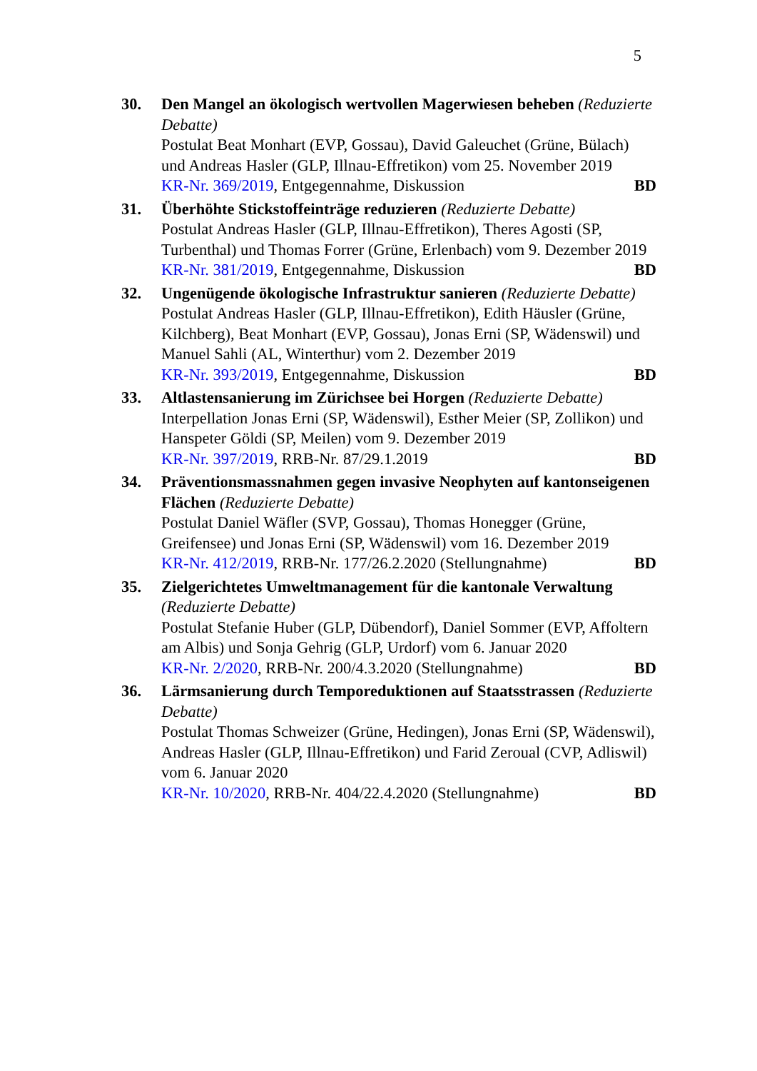5
30. Den Mangel an ökologisch wertvollen Magerwiesen beheben (Reduzierte Debatte)
Postulat Beat Monhart (EVP, Gossau), David Galeuchet (Grüne, Bülach) und Andreas Hasler (GLP, Illnau-Effretikon) vom 25. November 2019
KR-Nr. 369/2019, Entgegennahme, Diskussion BD
31. Überhöhte Stickstoffeinträge reduzieren (Reduzierte Debatte)
Postulat Andreas Hasler (GLP, Illnau-Effretikon), Theres Agosti (SP, Turbenthal) und Thomas Forrer (Grüne, Erlenbach) vom 9. Dezember 2019
KR-Nr. 381/2019, Entgegennahme, Diskussion BD
32. Ungenügende ökologische Infrastruktur sanieren (Reduzierte Debatte)
Postulat Andreas Hasler (GLP, Illnau-Effretikon), Edith Häusler (Grüne, Kilchberg), Beat Monhart (EVP, Gossau), Jonas Erni (SP, Wädenswil) und Manuel Sahli (AL, Winterthur) vom 2. Dezember 2019
KR-Nr. 393/2019, Entgegennahme, Diskussion BD
33. Altlastensanierung im Zürichsee bei Horgen (Reduzierte Debatte)
Interpellation Jonas Erni (SP, Wädenswil), Esther Meier (SP, Zollikon) und Hanspeter Göldi (SP, Meilen) vom 9. Dezember 2019
KR-Nr. 397/2019, RRB-Nr. 87/29.1.2019 BD
34. Präventionsmassnahmen gegen invasive Neophyten auf kantonseigenen Flächen (Reduzierte Debatte)
Postulat Daniel Wäfler (SVP, Gossau), Thomas Honegger (Grüne, Greifensee) und Jonas Erni (SP, Wädenswil) vom 16. Dezember 2019
KR-Nr. 412/2019, RRB-Nr. 177/26.2.2020 (Stellungnahme) BD
35. Zielgerichtetes Umweltmanagement für die kantonale Verwaltung (Reduzierte Debatte)
Postulat Stefanie Huber (GLP, Dübendorf), Daniel Sommer (EVP, Affoltern am Albis) und Sonja Gehrig (GLP, Urdorf) vom 6. Januar 2020
KR-Nr. 2/2020, RRB-Nr. 200/4.3.2020 (Stellungnahme) BD
36. Lärmsanierung durch Temporeduktionen auf Staatsstrassen (Reduzierte Debatte)
Postulat Thomas Schweizer (Grüne, Hedingen), Jonas Erni (SP, Wädenswil), Andreas Hasler (GLP, Illnau-Effretikon) und Farid Zeroual (CVP, Adliswil) vom 6. Januar 2020
KR-Nr. 10/2020, RRB-Nr. 404/22.4.2020 (Stellungnahme) BD